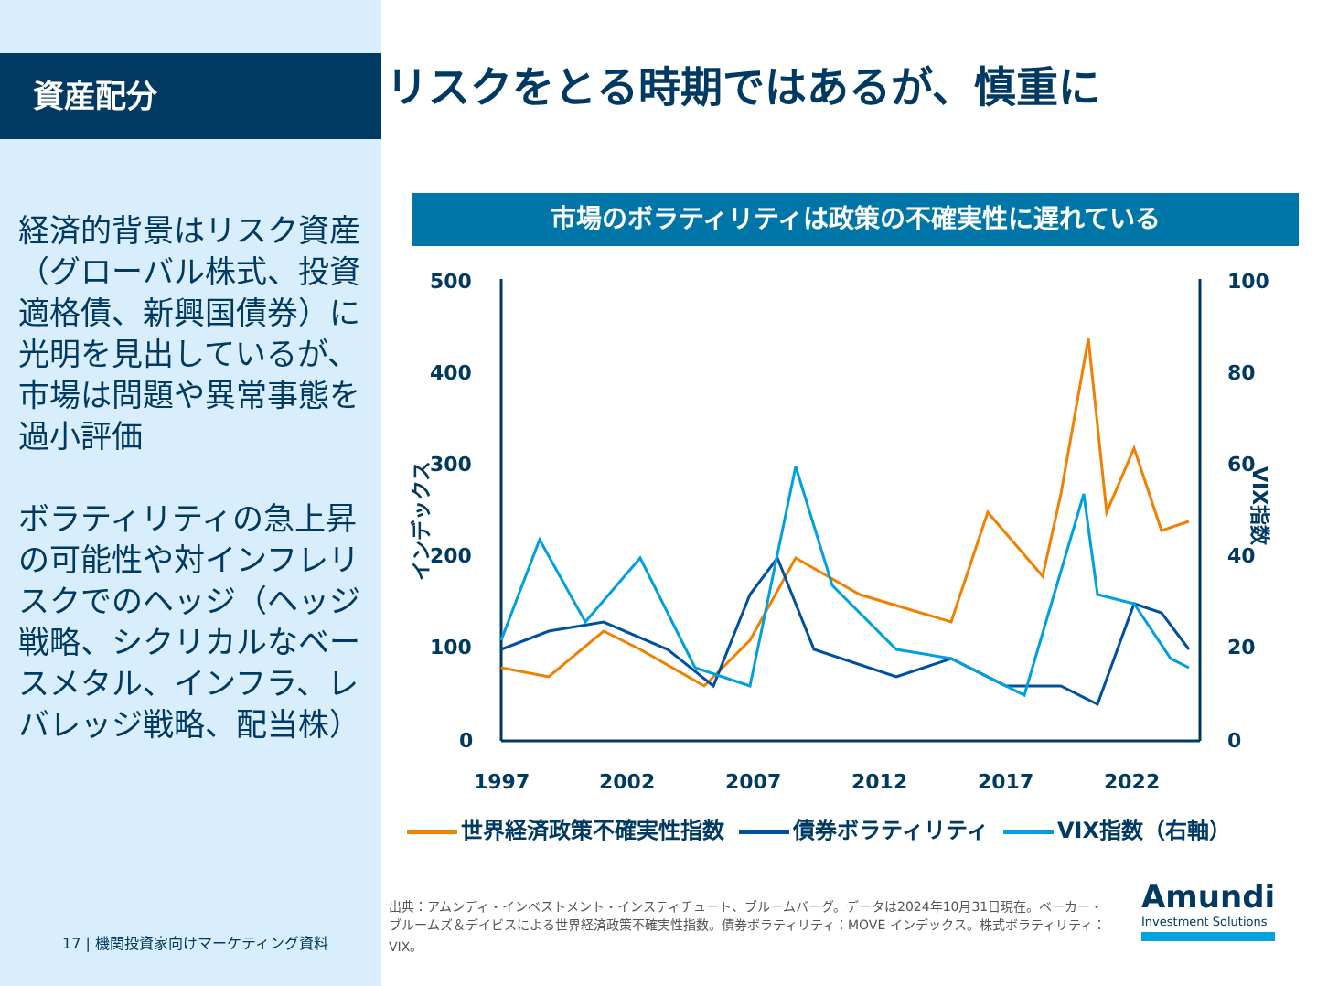資産配分 リスクをとる時期ではあるが、慎重に
経済的背景はリスク資産（グローバル株式、投資適格債、新興国債券）に光明を見出しているが、市場は問題や異常事態を過小評価
ボラティリティの急上昇の可能性や対インフレリスクでのヘッジ（ヘッジ戦略、シクリカルなベースメタル、インフラ、レバレッジ戦略、配当株）
市場のボラティリティは政策の不確実性に遅れている
500
400
300
200
100
0
100
80
60
40
20
0
1997
2002
2007
2012
2017
2022
インデックス
VIX指数
世界経済政策不確実性指数 債券ボラティリティ VIX指数（右軸）
出典：アムンディ・インベストメント・インスティチュート、ブルームバーグ。データは2024年10月31日現在。ベーカー・ブルームズ＆デイビスによる世界経済政策不確実性指数。債券ボラティリティ：MOVE インデックス。株式ボラティリティ：VIX。
17 | 機関投資家向けマーケティング資料
Amundi
Investment Solutions